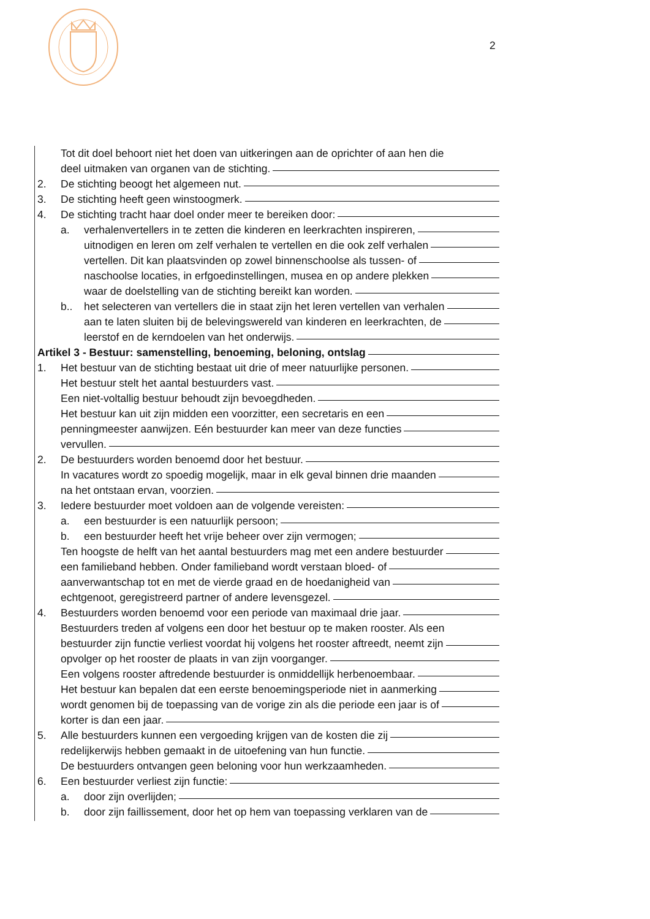2
Tot dit doel behoort niet het doen van uitkeringen aan de oprichter of aan hen die
deel uitmaken van organen van de stichting.
2. De stichting beoogt het algemeen nut.
3. De stichting heeft geen winstoogmerk.
4. De stichting tracht haar doel onder meer te bereiken door:
a. verhalenvertellers in te zetten die kinderen en leerkrachten inspireren,
uitnodigen en leren om zelf verhalen te vertellen en die ook zelf verhalen
vertellen. Dit kan plaatsvinden op zowel binnenschoolse als tussen- of
naschoolse locaties, in erfgoedinstellingen, musea en op andere plekken
waar de doelstelling van de stichting bereikt kan worden.
b.. het selecteren van vertellers die in staat zijn het leren vertellen van verhalen
aan te laten sluiten bij de belevingswereld van kinderen en leerkrachten, de
leerstof en de kerndoelen van het onderwijs.
Artikel 3 - Bestuur: samenstelling, benoeming, beloning, ontslag
1. Het bestuur van de stichting bestaat uit drie of meer natuurlijke personen.
Het bestuur stelt het aantal bestuurders vast.
Een niet-voltallig bestuur behoudt zijn bevoegdheden.
Het bestuur kan uit zijn midden een voorzitter, een secretaris en een
penningmeester aanwijzen. Eén bestuurder kan meer van deze functies
vervullen.
2. De bestuurders worden benoemd door het bestuur.
In vacatures wordt zo spoedig mogelijk, maar in elk geval binnen drie maanden
na het ontstaan ervan, voorzien.
3. Iedere bestuurder moet voldoen aan de volgende vereisten:
a. een bestuurder is een natuurlijk persoon;
b. een bestuurder heeft het vrije beheer over zijn vermogen;
Ten hoogste de helft van het aantal bestuurders mag met een andere bestuurder
een familieband hebben. Onder familieband wordt verstaan bloed- of
aanverwantschap tot en met de vierde graad en de hoedanigheid van
echtgenoot, geregistreerd partner of andere levensgezel.
4. Bestuurders worden benoemd voor een periode van maximaal drie jaar.
Bestuurders treden af volgens een door het bestuur op te maken rooster. Als een
bestuurder zijn functie verliest voordat hij volgens het rooster aftreedt, neemt zijn
opvolger op het rooster de plaats in van zijn voorganger.
Een volgens rooster aftredende bestuurder is onmiddellijk herbenoembaar.
Het bestuur kan bepalen dat een eerste benoemingsperiode niet in aanmerking
wordt genomen bij de toepassing van de vorige zin als die periode een jaar is of
korter is dan een jaar.
5. Alle bestuurders kunnen een vergoeding krijgen van de kosten die zij
redelijkerwijs hebben gemaakt in de uitoefening van hun functie.
De bestuurders ontvangen geen beloning voor hun werkzaamheden.
6. Een bestuurder verliest zijn functie:
a. door zijn overlijden;
b. door zijn faillissement, door het op hem van toepassing verklaren van de